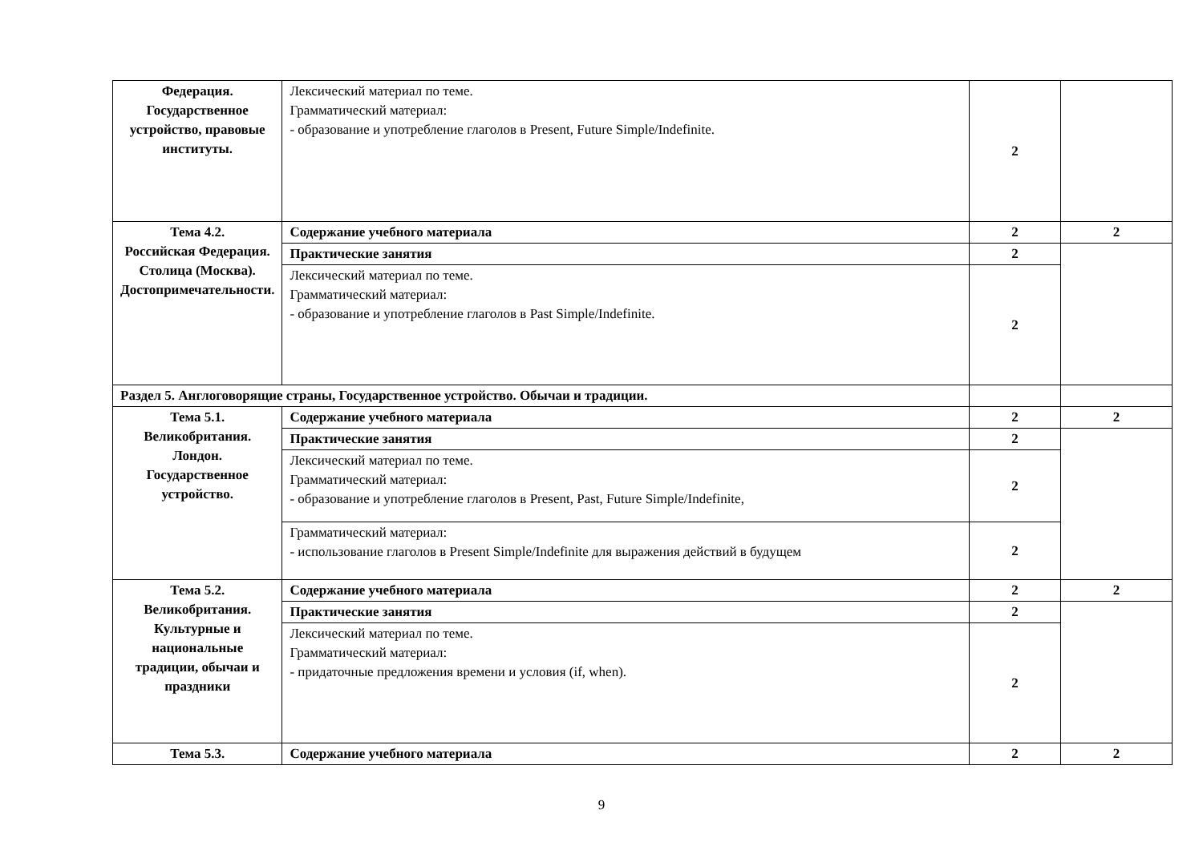| Федерация. Государственное устройство, правовые институты. | Лексический материал по теме. Грамматический материал: - образование и употребление глаголов в Present, Future Simple/Indefinite. | 2 | |
| Тема 4.2. Российская Федерация. Столица (Москва). Достопримечательности. | Содержание учебного материала | 2 | 2 |
| | Практические занятия | 2 | |
| | Лексический материал по теме. Грамматический материал: - образование и употребление глаголов в Past Simple/Indefinite. | 2 | |
| Раздел 5. Англоговорящие страны, Государственное устройство. Обычаи и традиции. | | | |
| Тема 5.1. Великобритания. Лондон. Государственное устройство. | Содержание учебного материала | 2 | 2 |
| | Практические занятия | 2 | |
| | Лексический материал по теме. Грамматический материал: - образование и употребление глаголов в Present, Past, Future Simple/Indefinite, | 2 | |
| | Грамматический материал: - использование глаголов в Present Simple/Indefinite для выражения действий в будущем | 2 | |
| Тема 5.2. Великобритания. Культурные и национальные традиции, обычаи и праздники | Содержание учебного материала | 2 | 2 |
| | Практические занятия | 2 | |
| | Лексический материал по теме. Грамматический материал: - придаточные предложения времени и условия (if, when). | 2 | |
| Тема 5.3. | Содержание учебного материала | 2 | 2 |
9